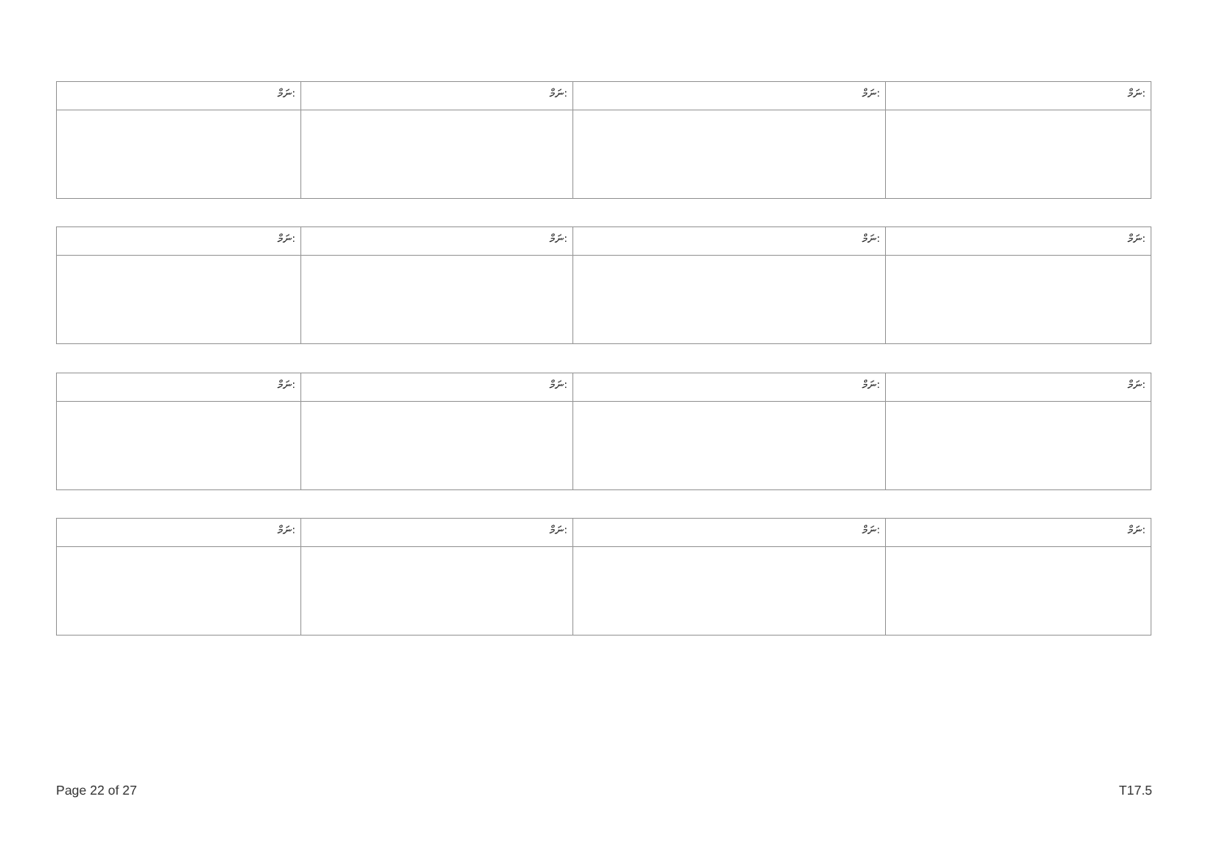| ނަމް: | ނަމް: | ނަމް: | ނަމް: |
| --- | --- | --- | --- |
| ނަމް: | ނަމް: | ނަމް: | ނަމް: |
| --- | --- | --- | --- |
| ނަމް: | ނަމް: | ނަމް: | ނަމް: |
| --- | --- | --- | --- |
| ނަމް: | ނަމް: | ނަމް: | ނަމް: |
| --- | --- | --- | --- |
Page 22 of 27 T17.5